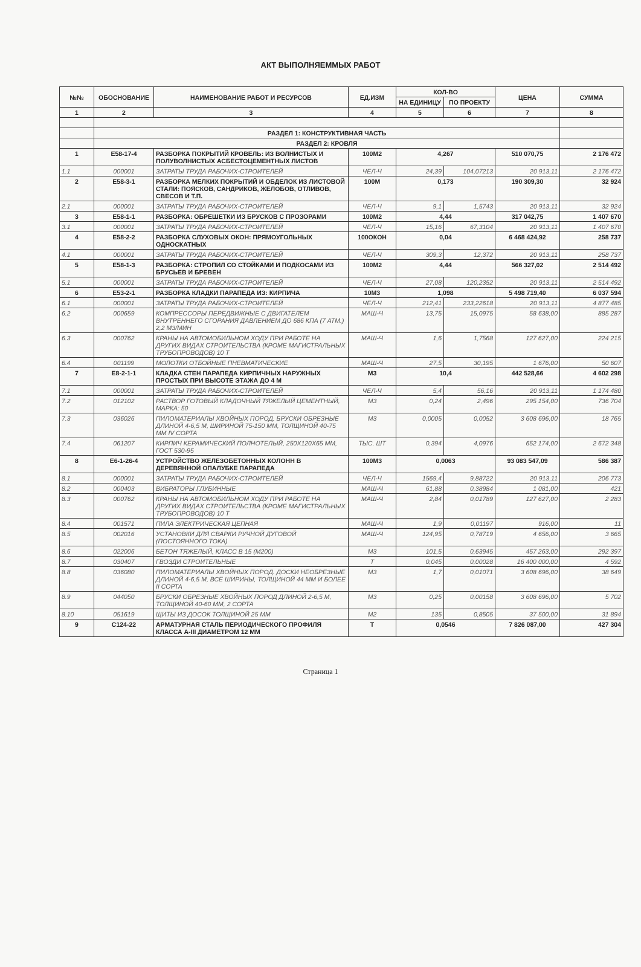АКТ ВЫПОЛНЯЕММЫХ РАБОТ
| №№ | ОБОСНОВАНИЕ | НАИМЕНОВАНИЕ РАБОТ И РЕСУРСОВ | ЕД.ИЗМ | КОЛ-ВО | | ЦЕНА | СУММА |
| --- | --- | --- | --- | --- | --- | --- | --- |
| | | | | НА ЕДИНИЦУ | ПО ПРОЕКТУ | | |
| 1 | 2 | 3 | 4 | 5 | 6 | 7 | 8 |
| | РАЗДЕЛ 1: КОНСТРУКТИВНАЯ ЧАСТЬ | | | | | | |
| | РАЗДЕЛ 2: КРОВЛЯ | | | | | | |
| 1 | Е58-17-4 | РАЗБОРКА ПОКРЫТИЙ КРОВЕЛЬ: ИЗ ВОЛНИСТЫХ И ПОЛУВОЛНИСТЫХ АСБЕСТОЦЕМЕНТНЫХ ЛИСТОВ | 100М2 | 4,267 | | 510 070,75 | 2 176 472 |
| 1.1 | 000001 | ЗАТРАТЫ ТРУДА РАБОЧИХ-СТРОИТЕЛЕЙ | ЧЕЛ-Ч | 24,39 | 104,07213 | 20 913,11 | 2 176 472 |
| 2 | Е58-3-1 | РАЗБОРКА МЕЛКИХ ПОКРЫТИЙ И ОБДЕЛОК ИЗ ЛИСТОВОЙ СТАЛИ: ПОЯСКОВ, САНДРИКОВ, ЖЕЛОБОВ, ОТЛИВОВ, СВЕСОВ И Т.П. | 100М | 0,173 | | 190 309,30 | 32 924 |
| 2.1 | 000001 | ЗАТРАТЫ ТРУДА РАБОЧИХ-СТРОИТЕЛЕЙ | ЧЕЛ-Ч | 9,1 | 1,5743 | 20 913,11 | 32 924 |
| 3 | Е58-1-1 | РАЗБОРКА: ОБРЕШЕТКИ ИЗ БРУСКОВ С ПРОЗОРАМИ | 100М2 | 4,44 | | 317 042,75 | 1 407 670 |
| 3.1 | 000001 | ЗАТРАТЫ ТРУДА РАБОЧИХ-СТРОИТЕЛЕЙ | ЧЕЛ-Ч | 15,16 | 67,3104 | 20 913,11 | 1 407 670 |
| 4 | Е58-2-2 | РАЗБОРКА СЛУХОВЫХ ОКОН: ПРЯМОУГОЛЬНЫХ ОДНОСКАТНЫХ | 100ОКОН | 0,04 | | 6 468 424,92 | 258 737 |
| 4.1 | 000001 | ЗАТРАТЫ ТРУДА РАБОЧИХ-СТРОИТЕЛЕЙ | ЧЕЛ-Ч | 309,3 | 12,372 | 20 913,11 | 258 737 |
| 5 | Е58-1-3 | РАЗБОРКА: СТРОПИЛ СО СТОЙКАМИ И ПОДКОСАМИ ИЗ БРУСЬЕВ И БРЕВЕН | 100М2 | 4,44 | | 566 327,02 | 2 514 492 |
| 5.1 | 000001 | ЗАТРАТЫ ТРУДА РАБОЧИХ-СТРОИТЕЛЕЙ | ЧЕЛ-Ч | 27,08 | 120,2352 | 20 913,11 | 2 514 492 |
| 6 | Е53-2-1 | РАЗБОРКА КЛАДКИ ПАРАПЕДА ИЗ: КИРПИЧА | 10М3 | 1,098 | | 5 498 719,40 | 6 037 594 |
| 6.1 | 000001 | ЗАТРАТЫ ТРУДА РАБОЧИХ-СТРОИТЕЛЕЙ | ЧЕЛ-Ч | 212,41 | 233,22618 | 20 913,11 | 4 877 485 |
| 6.2 | 000659 | КОМПРЕССОРЫ ПЕРЕДВИЖНЫЕ С ДВИГАТЕЛЕМ ВНУТРЕННЕГО СГОРАНИЯ ДАВЛЕНИЕМ ДО 686 КПА (7 АТМ.) 2,2 М3/МИН | МАШ-Ч | 13,75 | 15,0975 | 58 638,00 | 885 287 |
| 6.3 | 000762 | КРАНЫ НА АВТОМОБИЛЬНОМ ХОДУ ПРИ РАБОТЕ НА ДРУГИХ ВИДАХ СТРОИТЕЛЬСТВА (КРОМЕ МАГИСТРАЛЬНЫХ ТРУБОПРОВОДОВ) 10 Т | МАШ-Ч | 1,6 | 1,7568 | 127 627,00 | 224 215 |
| 6.4 | 001199 | МОЛОТКИ ОТБОЙНЫЕ ПНЕВМАТИЧЕСКИЕ | МАШ-Ч | 27,5 | 30,195 | 1 676,00 | 50 607 |
| 7 | Е8-2-1-1 | КЛАДКА СТЕН ПАРАПЕДА КИРПИЧНЫХ НАРУЖНЫХ ПРОСТЫХ ПРИ ВЫСОТЕ ЭТАЖА ДО 4 М | М3 | 10,4 | | 442 528,66 | 4 602 298 |
| 7.1 | 000001 | ЗАТРАТЫ ТРУДА РАБОЧИХ-СТРОИТЕЛЕЙ | ЧЕЛ-Ч | 5,4 | 56,16 | 20 913,11 | 1 174 480 |
| 7.2 | 012102 | РАСТВОР ГОТОВЫЙ КЛАДОЧНЫЙ ТЯЖЕЛЫЙ ЦЕМЕНТНЫЙ, МАРКА: 50 | М3 | 0,24 | 2,496 | 295 154,00 | 736 704 |
| 7.3 | 036026 | ПИЛОМАТЕРИАЛЫ ХВОЙНЫХ ПОРОД. БРУСКИ ОБРЕЗНЫЕ ДЛИНОЙ 4-6,5 М, ШИРИНОЙ 75-150 ММ, ТОЛЩИНОЙ 40-75 ММ IV СОРТА | М3 | 0,0005 | 0,0052 | 3 608 696,00 | 18 765 |
| 7.4 | 061207 | КИРПИЧ КЕРАМИЧЕСКИЙ ПОЛНОТЕЛЫЙ, 250Х120Х65 ММ, ГОСТ 530-95 | ТЫС. ШТ | 0,394 | 4,0976 | 652 174,00 | 2 672 348 |
| 8 | Е6-1-26-4 | УСТРОЙСТВО ЖЕЛЕЗОБЕТОННЫХ КОЛОНН В ДЕРЕВЯННОЙ ОПАЛУБКЕ ПАРАПЕДА | 100М3 | 0,0063 | | 93 083 547,09 | 586 387 |
| 8.1 | 000001 | ЗАТРАТЫ ТРУДА РАБОЧИХ-СТРОИТЕЛЕЙ | ЧЕЛ-Ч | 1569,4 | 9,88722 | 20 913,11 | 206 773 |
| 8.2 | 000403 | ВИБРАТОРЫ ГЛУБИННЫЕ | МАШ-Ч | 61,88 | 0,38984 | 1 081,00 | 421 |
| 8.3 | 000762 | КРАНЫ НА АВТОМОБИЛЬНОМ ХОДУ ПРИ РАБОТЕ НА ДРУГИХ ВИДАХ СТРОИТЕЛЬСТВА (КРОМЕ МАГИСТРАЛЬНЫХ ТРУБОПРОВОДОВ) 10 Т | МАШ-Ч | 2,84 | 0,01789 | 127 627,00 | 2 283 |
| 8.4 | 001571 | ПИЛА ЭЛЕКТРИЧЕСКАЯ ЦЕПНАЯ | МАШ-Ч | 1,9 | 0,01197 | 916,00 | 11 |
| 8.5 | 002016 | УСТАНОВКИ ДЛЯ СВАРКИ РУЧНОЙ ДУГОВОЙ (ПОСТОЯННОГО ТОКА) | МАШ-Ч | 124,95 | 0,78719 | 4 656,00 | 3 665 |
| 8.6 | 022006 | БЕТОН ТЯЖЕЛЫЙ, КЛАСС В 15 (М200) | М3 | 101,5 | 0,63945 | 457 263,00 | 292 397 |
| 8.7 | 030407 | ГВОЗДИ СТРОИТЕЛЬНЫЕ | Т | 0,045 | 0,00028 | 16 400 000,00 | 4 592 |
| 8.8 | 036080 | ПИЛОМАТЕРИАЛЫ ХВОЙНЫХ ПОРОД. ДОСКИ НЕОБРЕЗНЫЕ ДЛИНОЙ 4-6,5 М, ВСЕ ШИРИНЫ, ТОЛЩИНОЙ 44 ММ И БОЛЕЕ II СОРТА | М3 | 1,7 | 0,01071 | 3 608 696,00 | 38 649 |
| 8.9 | 044050 | БРУСКИ ОБРЕЗНЫЕ ХВОЙНЫХ ПОРОД ДЛИНОЙ 2-6,5 М, ТОЛЩИНОЙ 40-60 ММ, 2 СОРТА | М3 | 0,25 | 0,00158 | 3 608 696,00 | 5 702 |
| 8.10 | 051619 | ЩИТЫ ИЗ ДОСОК ТОЛЩИНОЙ 25 ММ | М2 | 135 | 0,8505 | 37 500,00 | 31 894 |
| 9 | С124-22 | АРМАТУРНАЯ СТАЛЬ ПЕРИОДИЧЕСКОГО ПРОФИЛЯ КЛАССА А-III ДИАМЕТРОМ 12 ММ | Т | 0,0546 | | 7 826 087,00 | 427 304 |
Страница 1